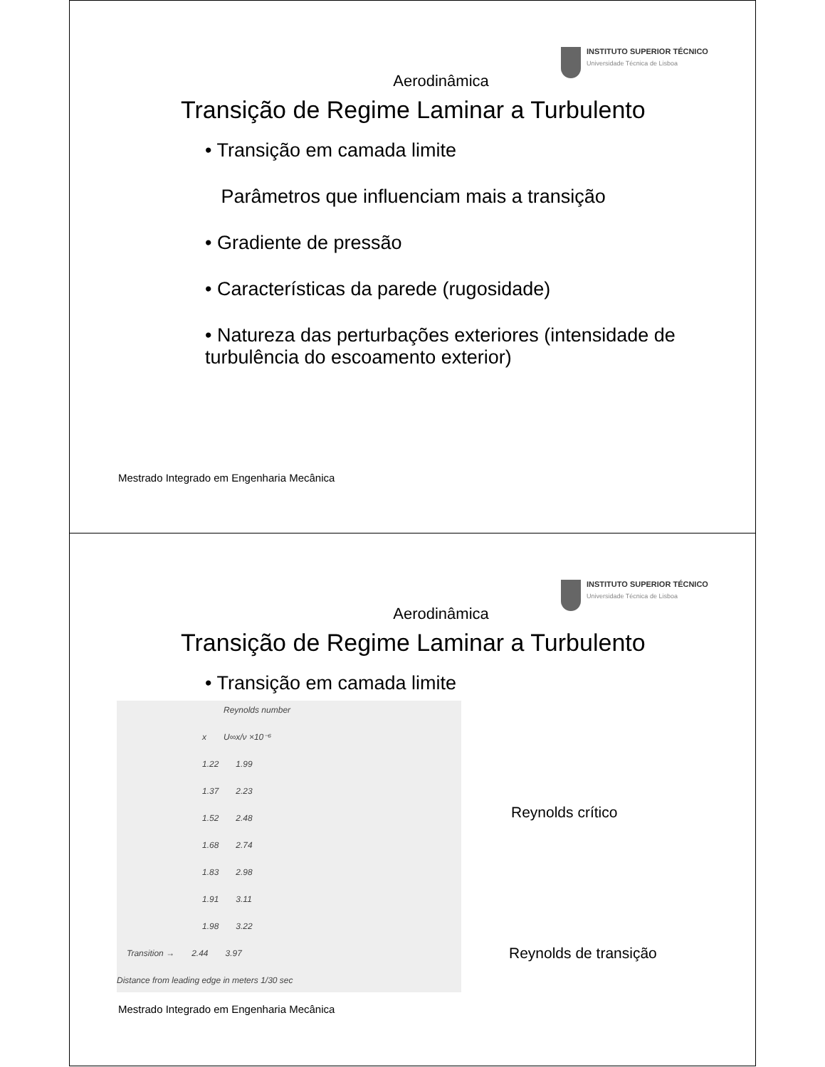INSTITUTO SUPERIOR TÉCNICO
Universidade Técnica de Lisboa
Aerodinâmica
Transição de Regime Laminar a Turbulento
• Transição em camada limite
Parâmetros que influenciam mais a transição
• Gradiente de pressão
• Características da parede (rugosidade)
• Natureza das perturbações exteriores (intensidade de turbulência do escoamento exterior)
Mestrado Integrado em Engenharia Mecânica
INSTITUTO SUPERIOR TÉCNICO
Universidade Técnica de Lisboa
Aerodinâmica
Transição de Regime Laminar a Turbulento
• Transição em camada limite
Reynolds number
x U∞x/ν ×10⁻⁶
1.22 1.99
1.37 2.23
1.52 2.48
1.68 2.74
1.83 2.98
1.91 3.11
1.98 3.22
Transition → 2.44 3.97
Distance from leading edge in meters 1/30 sec
Reynolds crítico
Reynolds de transição
Mestrado Integrado em Engenharia Mecânica